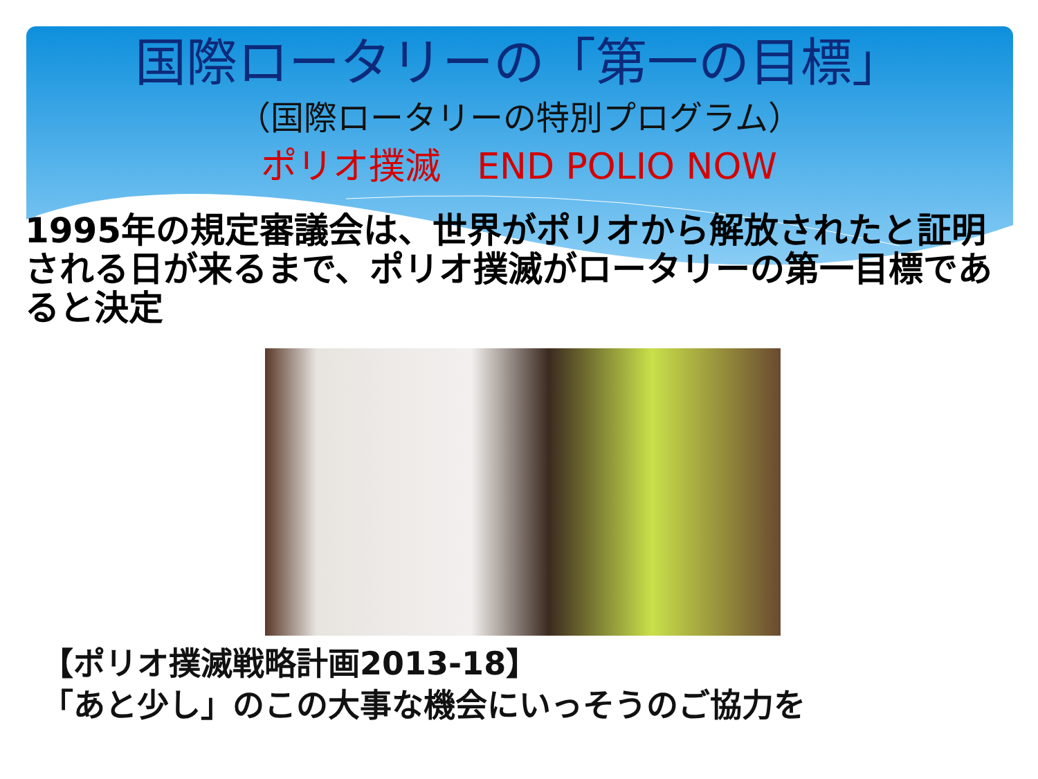国際ロータリーの「第一の目標」
（国際ロータリーの特別プログラム）
ポリオ撲滅　END POLIO NOW
1995年の規定審議会は、世界がポリオから解放されたと証明される日が来るまで、ポリオ撲滅がロータリーの第一目標であると決定
【ポリオ撲滅戦略計画2013-18】
「あと少し」のこの大事な機会にいっそうのご協力を